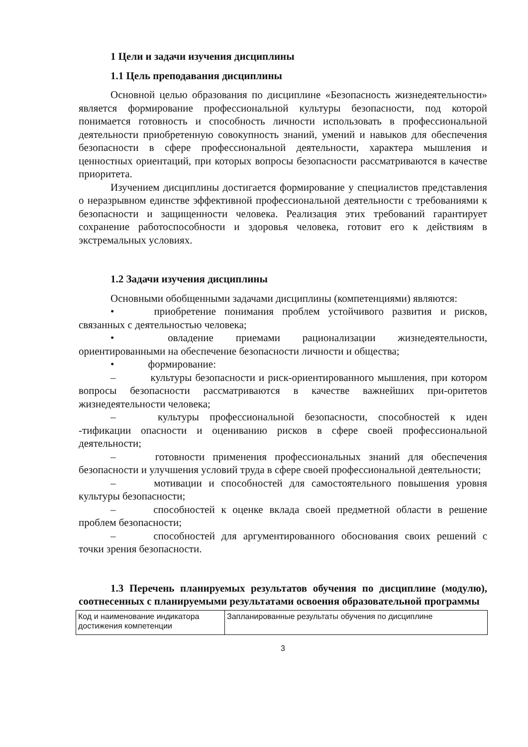1 Цели и задачи изучения дисциплины
1.1 Цель преподавания дисциплины
Основной целью образования по дисциплине «Безопасность жизнедеятельности» является формирование профессиональной культуры безопасности, под которой понимается готовность и способность личности использовать в профессиональной деятельности приобретенную совокупность знаний, умений и навыков для обеспечения безопасности в сфере профессиональной деятельности, характера мышления и ценностных ориентаций, при которых вопросы безопасности рассматриваются в качестве приоритета.
Изучением дисциплины достигается формирование у специалистов представления о неразрывном единстве эффективной профессиональной деятельности с требованиями к безопасности и защищенности человека. Реализация этих требований гарантирует сохранение работоспособности и здоровья человека, готовит его к действиям в экстремальных условиях.
1.2 Задачи изучения дисциплины
Основными обобщенными задачами дисциплины (компетенциями) являются:
•    приобретение понимания проблем устойчивого развития и рисков, связанных с деятельностью человека;
•    овладение приемами рационализации жизнедеятельности, ориентированными на обеспечение безопасности личности и общества;
•    формирование:
–    культуры безопасности и риск-ориентированного мышления, при котором вопросы безопасности рассматриваются в качестве важнейших при-оритетов жизнедеятельности человека;
–    культуры профессиональной безопасности, способностей к иден -тификации опасности и оцениванию рисков в сфере своей профессиональной деятельности;
–    готовности применения профессиональных знаний для обеспечения безопасности и улучшения условий труда в сфере своей профессиональной деятельности;
–    мотивации и способностей для самостоятельного повышения уровня культуры безопасности;
–    способностей к оценке вклада своей предметной области в решение проблем безопасности;
–    способностей для аргументированного обоснования своих решений с точки зрения безопасности.
1.3 Перечень планируемых результатов обучения по дисциплине (модулю), соотнесенных с планируемыми результатами освоения образовательной программы
| Код и наименование индикатора достижения компетенции | Запланированные результаты обучения по дисциплине |
3